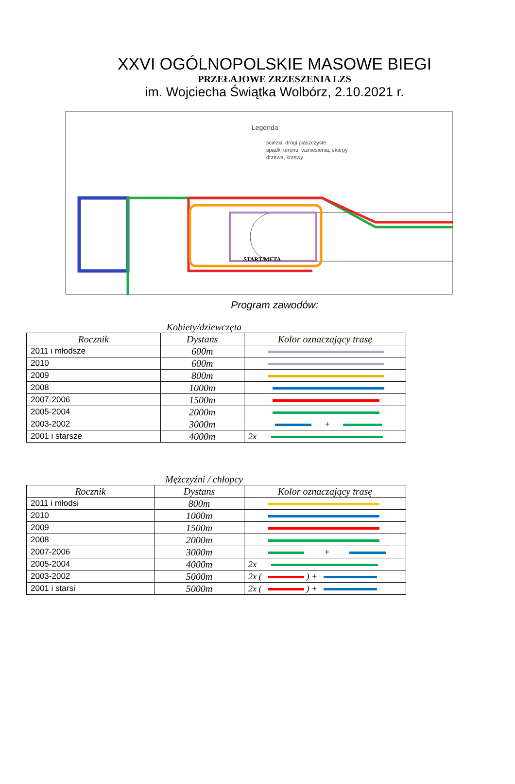XXVI OGÓLNOPOLSKIE MASOWE BIEGI
PRZEŁAJOWE ZRZESZENIA LZS
im. Wojciecha Świątka Wolbórz, 2.10.2021 r.
Legenda
ścieżki, drogi piaszczyste
spadki terenu, wzniesienia, skarpy
drzewa, krzewy
START/META
Program zawodów:
Kobiety/dziewczęta
| Rocznik | Dystans | Kolor oznaczający trasę |
| --- | --- | --- |
| 2011 i młodsze | 600m | |
| 2010 | 600m | |
| 2009 | 800m | |
| 2008 | 1000m | |
| 2007-2006 | 1500m | |
| 2005-2004 | 2000m | |
| 2003-2002 | 3000m | + |
| 2001 i starsze | 4000m | 2x |
Mężczyźni / chłopcy
| Rocznik | Dystans | Kolor oznaczający trasę |
| --- | --- | --- |
| 2011 i młodsi | 800m | |
| 2010 | 1000m | |
| 2009 | 1500m | |
| 2008 | 2000m | |
| 2007-2006 | 3000m | + |
| 2005-2004 | 4000m | 2x |
| 2003-2002 | 5000m | 2x ( ) + |
| 2001 i starsi | 5000m | 2x ( ) + |